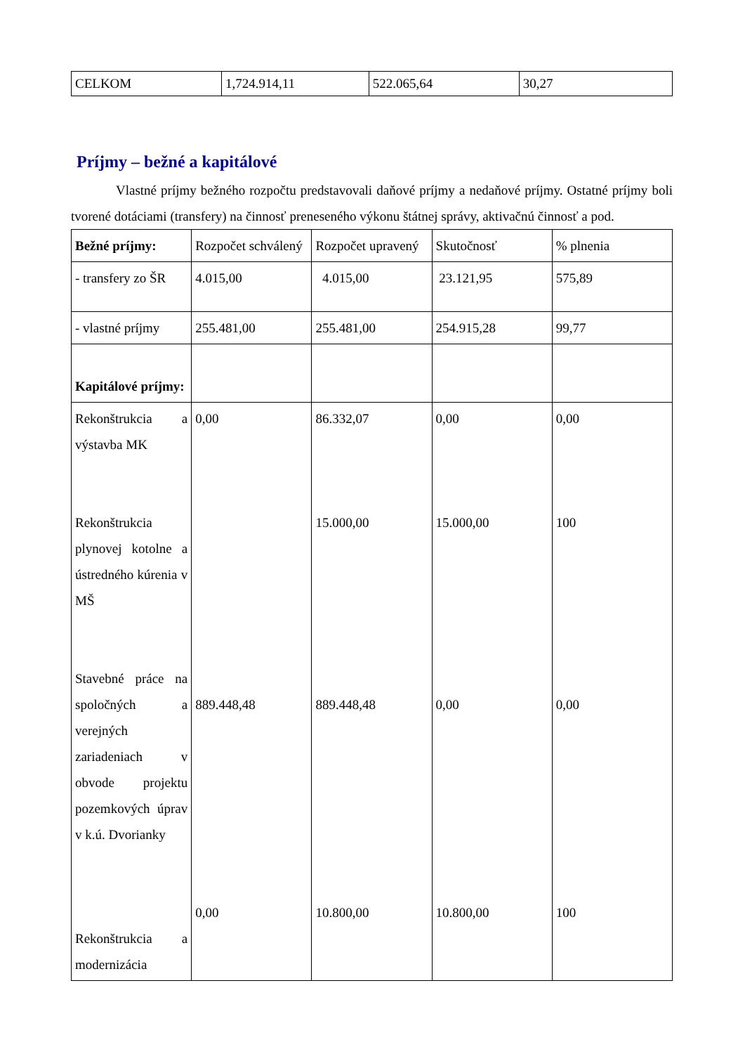| CELKOM | 1,724.914,11 | 522.065,64 | 30,27 |
Príjmy – bežné a kapitálové
Vlastné príjmy bežného rozpočtu predstavovali daňové príjmy a nedaňové príjmy. Ostatné príjmy boli tvorené dotáciami (transfery) na činnosť preneseného výkonu štátnej správy, aktivačnú činnosť a pod.
| Bežné príjmy: | Rozpočet schválený | Rozpočet upravený | Skutočnosť | % plnenia |
| - transfery zo ŠR | 4.015,00 | 4.015,00 | 23.121,95 | 575,89 |
| - vlastné príjmy | 255.481,00 | 255.481,00 | 254.915,28 | 99,77 |
| Kapitálové príjmy: | | | | |
| Rekonštrukcia a výstavba MK Rekonštrukcia plynovej kotolne a ústredného kúrenia v MŠ Stavebné práce na spoločných a verejných zariadeniach v obvode projektu pozemkových úprav v k.ú. Dvorianky Rekonštrukcia a modernizácia | 0,00 889.448,48 0,00 | 86.332,07 15.000,00 889.448,48 10.800,00 | 0,00 15.000,00 0,00 10.800,00 | 0,00 100 0,00 100 |